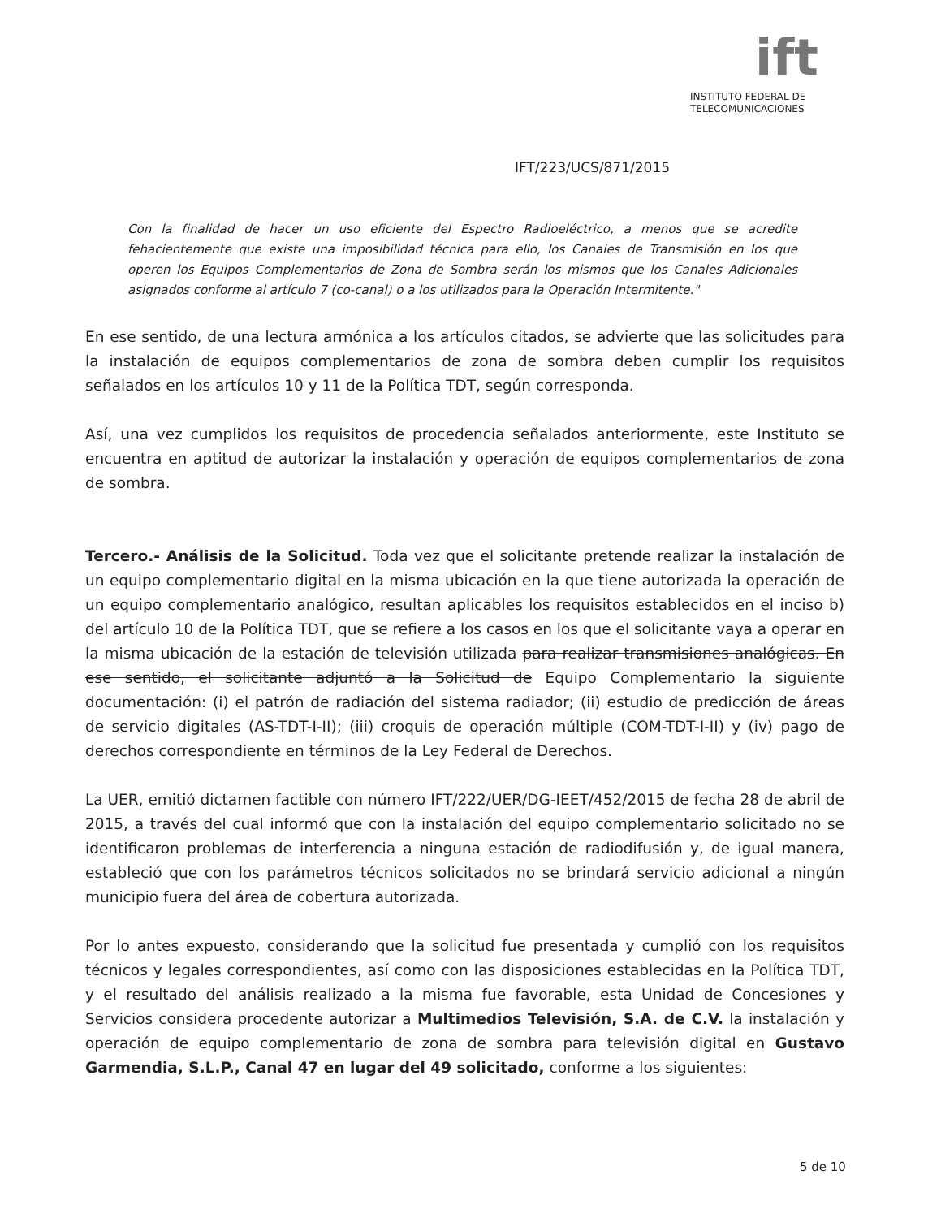ift
INSTITUTO FEDERAL DE
TELECOMUNICACIONES
IFT/223/UCS/871/2015
Con la finalidad de hacer un uso eficiente del Espectro Radioeléctrico, a menos que se acredite fehacientemente que existe una imposibilidad técnica para ello, los Canales de Transmisión en los que operen los Equipos Complementarios de Zona de Sombra serán los mismos que los Canales Adicionales asignados conforme al artículo 7 (co-canal) o a los utilizados para la Operación Intermitente."
En ese sentido, de una lectura armónica a los artículos citados, se advierte que las solicitudes para la instalación de equipos complementarios de zona de sombra deben cumplir los requisitos señalados en los artículos 10 y 11 de la Política TDT, según corresponda.
Así, una vez cumplidos los requisitos de procedencia señalados anteriormente, este Instituto se encuentra en aptitud de autorizar la instalación y operación de equipos complementarios de zona de sombra.
Tercero.- Análisis de la Solicitud. Toda vez que el solicitante pretende realizar la instalación de un equipo complementario digital en la misma ubicación en la que tiene autorizada la operación de un equipo complementario analógico, resultan aplicables los requisitos establecidos en el inciso b) del artículo 10 de la Política TDT, que se refiere a los casos en los que el solicitante vaya a operar en la misma ubicación de la estación de televisión utilizada para realizar transmisiones analógicas. En ese sentido, el solicitante adjuntó a la Solicitud de Equipo Complementario la siguiente documentación: (i) el patrón de radiación del sistema radiador; (ii) estudio de predicción de áreas de servicio digitales (AS-TDT-I-II); (iii) croquis de operación múltiple (COM-TDT-I-II) y (iv) pago de derechos correspondiente en términos de la Ley Federal de Derechos.
La UER, emitió dictamen factible con número IFT/222/UER/DG-IEET/452/2015 de fecha 28 de abril de 2015, a través del cual informó que con la instalación del equipo complementario solicitado no se identificaron problemas de interferencia a ninguna estación de radiodifusión y, de igual manera, estableció que con los parámetros técnicos solicitados no se brindará servicio adicional a ningún municipio fuera del área de cobertura autorizada.
Por lo antes expuesto, considerando que la solicitud fue presentada y cumplió con los requisitos técnicos y legales correspondientes, así como con las disposiciones establecidas en la Política TDT, y el resultado del análisis realizado a la misma fue favorable, esta Unidad de Concesiones y Servicios considera procedente autorizar a Multimedios Televisión, S.A. de C.V. la instalación y operación de equipo complementario de zona de sombra para televisión digital en Gustavo Garmendia, S.L.P., Canal 47 en lugar del 49 solicitado, conforme a los siguientes:
5 de 10